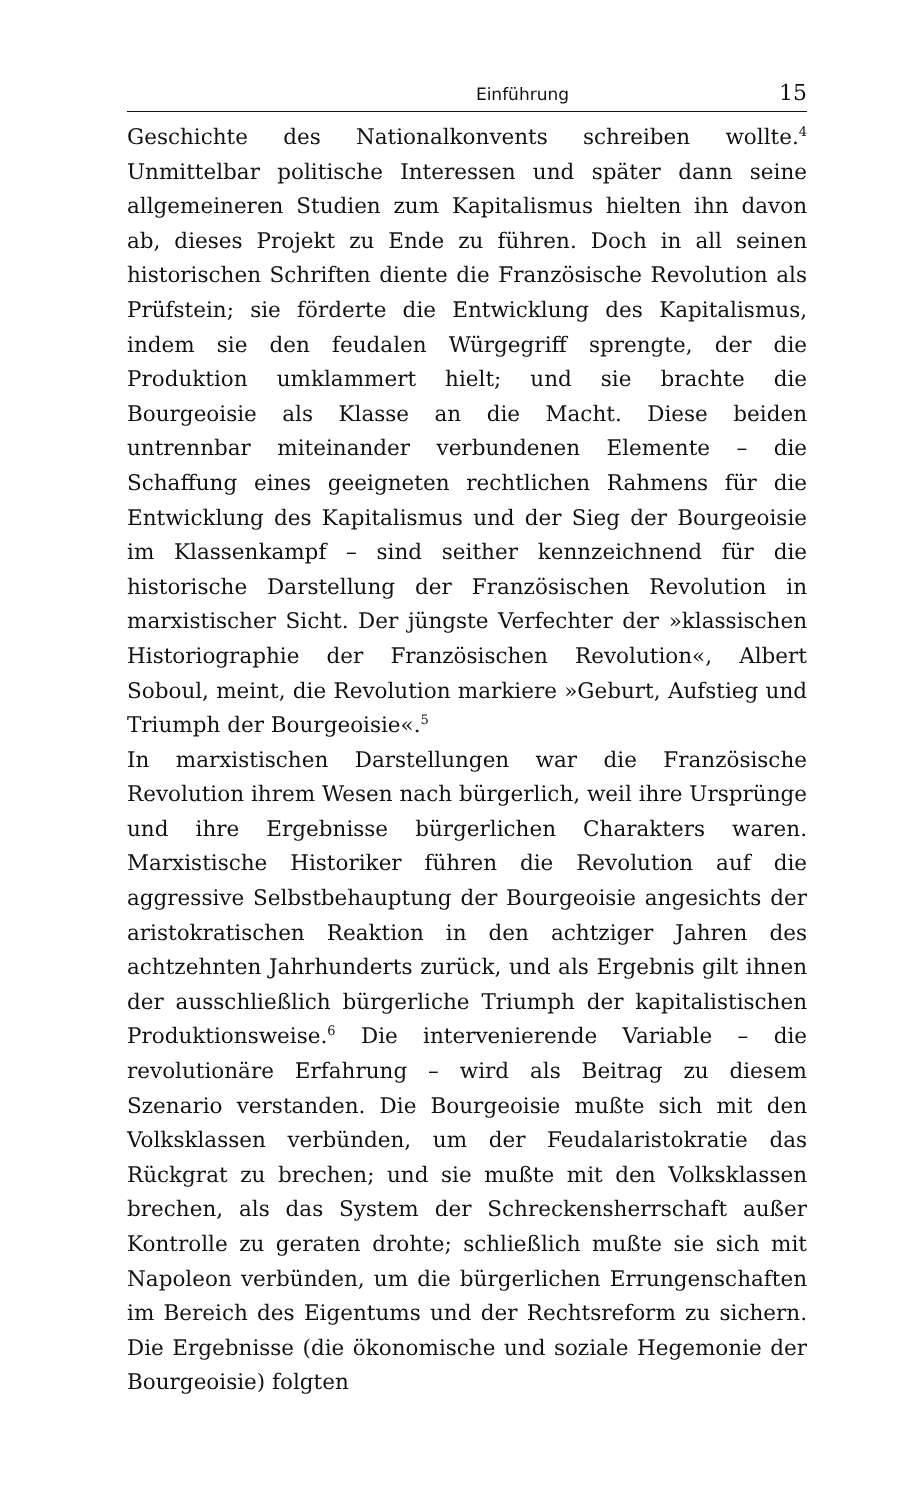Einführung 15
Geschichte des Nationalkonvents schreiben wollte.<sup>4</sup> Unmittelbar politische Interessen und später dann seine allgemeineren Studien zum Kapitalismus hielten ihn davon ab, dieses Projekt zu Ende zu führen. Doch in all seinen historischen Schriften diente die Französische Revolution als Prüfstein; sie förderte die Entwicklung des Kapitalismus, indem sie den feudalen Würgegriff sprengte, der die Produktion umklammert hielt; und sie brachte die Bourgeoisie als Klasse an die Macht. Diese beiden untrennbar miteinander verbundenen Elemente – die Schaffung eines geeigneten rechtlichen Rahmens für die Entwicklung des Kapitalismus und der Sieg der Bourgeoisie im Klassenkampf – sind seither kennzeichnend für die historische Darstellung der Französischen Revolution in marxistischer Sicht. Der jüngste Verfechter der »klassischen Historiographie der Französischen Revolution«, Albert Soboul, meint, die Revolution markiere »Geburt, Aufstieg und Triumph der Bourgeoisie«.<sup>5</sup>
In marxistischen Darstellungen war die Französische Revolution ihrem Wesen nach bürgerlich, weil ihre Ursprünge und ihre Ergebnisse bürgerlichen Charakters waren. Marxistische Historiker führen die Revolution auf die aggressive Selbstbehauptung der Bourgeoisie angesichts der aristokratischen Reaktion in den achtziger Jahren des achtzehnten Jahrhunderts zurück, und als Ergebnis gilt ihnen der ausschließlich bürgerliche Triumph der kapitalistischen Produktionsweise.<sup>6</sup> Die intervenierende Variable – die revolutionäre Erfahrung – wird als Beitrag zu diesem Szenario verstanden. Die Bourgeoisie mußte sich mit den Volksklassen verbünden, um der Feudalaristokratie das Rückgrat zu brechen; und sie mußte mit den Volksklassen brechen, als das System der Schreckensherrschaft außer Kontrolle zu geraten drohte; schließlich mußte sie sich mit Napoleon verbünden, um die bürgerlichen Errungenschaften im Bereich des Eigentums und der Rechtsreform zu sichern. Die Ergebnisse (die ökonomische und soziale Hegemonie der Bourgeoisie) folgten